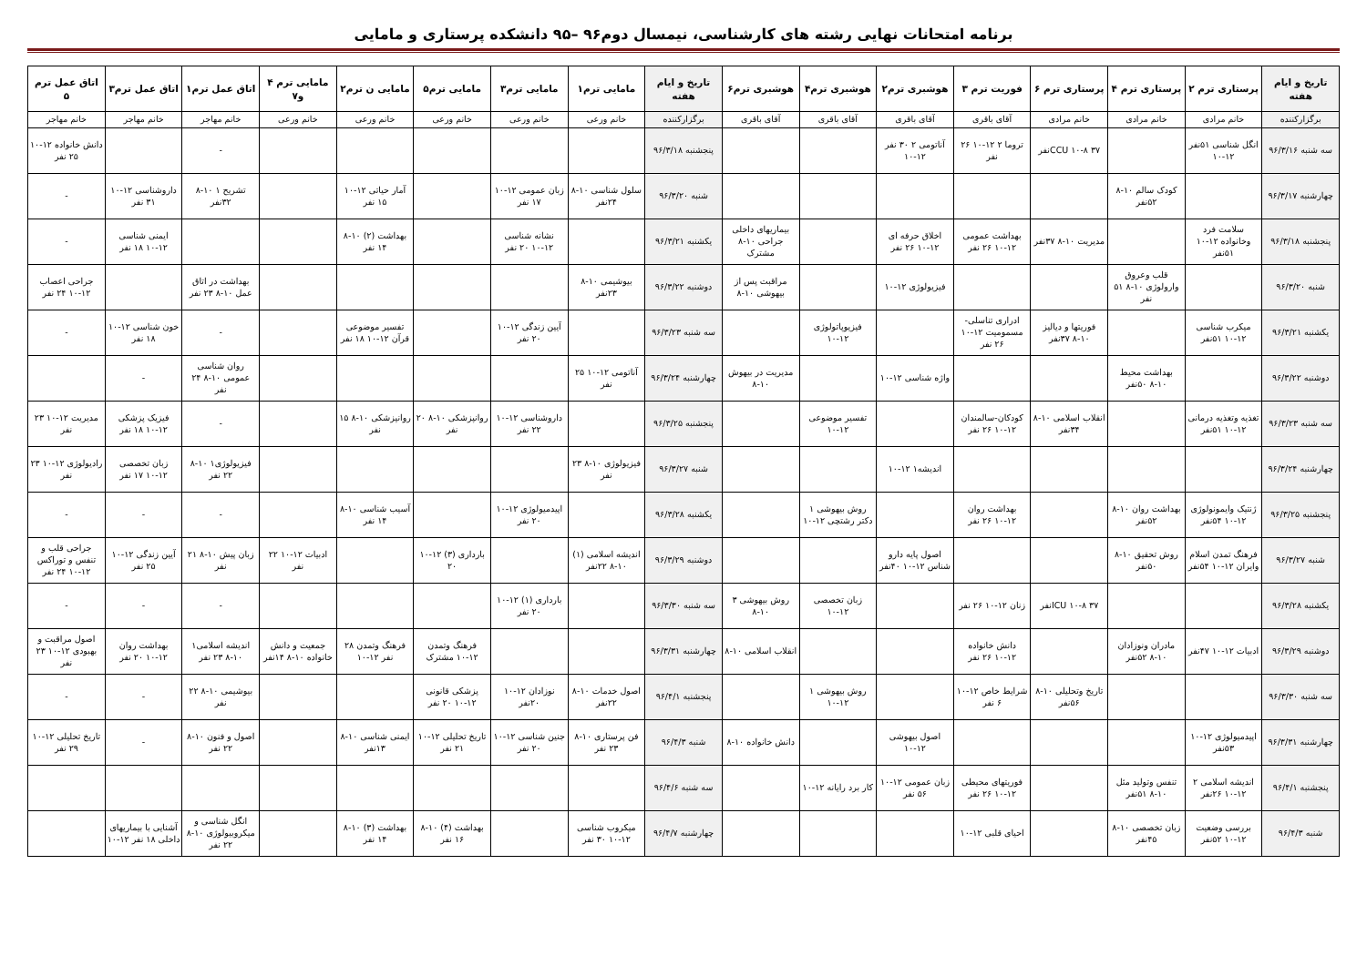برنامه امتحانات نهایی رشته های کارشناسی، نیمسال دوم۹۶ –۹۵ دانشکده پرستاری و مامایی
| تاریخ و ایام هفته | پرستاری ترم ۲ | پرستاری ترم ۴ | پرستاری ترم ۶ | فوریت ترم ۳ | هوشبری ترم۲ | هوشبری ترم۴ | هوشبری ترم۶ | تاریخ و ایام هفته | مامایی ترم۱ | مامایی ترم۳ | مامایی ترم۵ | مامایی ن ترم۲ | مامایی ترم ۴ و۷ | اتاق عمل ترم۱ | اتاق عمل ترم۳ | اتاق عمل ترم ۵ |
| --- | --- | --- | --- | --- | --- | --- | --- | --- | --- | --- | --- | --- | --- | --- | --- | --- |
| برگزارکننده | خانم مرادی | خانم مرادی | خانم مرادی | آقای باقری | آقای باقری | آقای باقری | آقای باقری | برگزارکننده | خانم ورعی | خانم ورعی | خانم ورعی | خانم ورعی | خانم ورعی | خانم مهاجر | خانم مهاجر | خانم مهاجر |
| سه شنبه ۹۶/۳/۱۶ | انگل شناسی ۵۱نفر ۱۲-۱۰ | | CCU ۱۰-۸ ۳۷نفر | تروما ۲ ۱۲-۱۰ ۲۶ نفر | آناتومی ۲ ۳۰ نفر ۱۲-۱۰ | | | پنجشنبه ۹۶/۳/۱۸ | | | | | | - | | دانش خانواده ۱۲-۱۰ ۲۵ نفر |
| چهارشنبه ۹۶/۳/۱۷ | | کودک سالم ۱۰-۸ ۵۲نفر | | | | | | شنبه ۹۶/۳/۲۰ | سلول شناسی ۱۰-۸ ۲۴نفر | زبان عمومی ۱۲-۱۰ ۱۷ نفر | | آمار حیاتی ۱۲-۱۰ ۱۵ نفر | | تشریح ۱ ۱۰-۸ ۳۲نفر | داروشناسی ۱۲-۱۰ ۳۱ نفر | - |
| پنجشنبه ۹۶/۳/۱۸ | سلامت فرد وخانواده ۱۲-۱۰ ۵۱نفر | | مدیریت ۱۰-۸ ۳۷نفر | بهداشت عمومی ۱۲-۱۰ ۲۶ نفر | اخلاق حرفه ای ۱۲-۱۰ ۲۶ نفر | | بیماریهای داخلی جراحی ۱۰-۸ مشترک | یکشنبه ۹۶/۳/۲۱ | | نشانه شناسی ۱۲-۱۰ ۲۰ نفر | | بهداشت (۲) ۱۰-۸ ۱۴ نفر | | | ایمنی شناسی ۱۲-۱۰ ۱۸ نفر | - |
| شنبه ۹۶/۳/۲۰ | | قلب وعروق وارولوژی ۱۰-۸ ۵۱ نفر | | | فیزیولوژی ۱۲-۱۰ | | مراقبت پس از بیهوشی ۱۰-۸ | دوشنبه ۹۶/۳/۲۲ | بیوشیمی ۱۰-۸ ۲۳نفر | | | | | بهداشت در اتاق عمل ۱۰-۸ ۲۳ نفر | | جراحی اعصاب ۱۲-۱۰ ۲۴ نفر |
| یکشنبه ۹۶/۳/۲۱ | میکرب شناسی ۱۲-۱۰ ۵۱نفر | | فوریتها و دیالیز ۱۰-۸ ۳۷نفر | ادراری تناسلی-مسمومیت ۱۲-۱۰ ۲۶ نفر | | فیزیوپاتولوژی ۱۲-۱۰ | | سه شنبه ۹۶/۳/۲۳ | | آیین زندگی ۱۲-۱۰ ۲۰ نفر | | تفسیر موضوعی قرآن ۱۲-۱۰ ۱۸ نفر | | - | خون شناسی ۱۲-۱۰ ۱۸ نفر | - |
| دوشنبه ۹۶/۳/۲۲ | | بهداشت محیط ۱۰-۸ ۵۰نفر | | | واژه شناسی ۱۲-۱۰ | | مدیریت در بیهوش ۱۰-۸ | چهارشنبه ۹۶/۳/۲۴ | آناتومی ۱۲-۱۰ ۲۵ نفر | | | | | روان شناسی عمومی ۱۰-۸ ۲۴ نفر | - | |
| سه شنبه ۹۶/۳/۲۳ | تغذیه وتغذیه درمانی ۱۲-۱۰ ۵۱نفر | | انقلاب اسلامی ۱۰-۸ ۳۴نفر | کودکان-سالمندان ۱۲-۱۰ ۲۶ نفر | | تفسیر موضوعی ۱۲-۱۰ | | پنجشنبه ۹۶/۳/۲۵ | | داروشناسی ۱۲-۱۰ ۲۲ نفر | روانپزشکی ۱۰-۸ ۲۰ نفر | روانپزشکی ۱۰-۸ ۱۵ نفر | | - | فیزیک پزشکی ۱۲-۱۰ ۱۸ نفر | مدیریت ۱۲-۱۰ ۲۳ نفر |
| چهارشنبه ۹۶/۳/۲۴ | | | | | اندیشه۱ ۱۲-۱۰ | | | شنبه ۹۶/۳/۲۷ | فیزیولوژی ۱۰-۸ ۲۳ نفر | | | | | فیزیولوژی۱ ۱۰-۸ ۲۲ نفر | زبان تخصصی ۱۲-۱۰ ۱۷ نفر | رادیولوژی ۱۲-۱۰ ۲۳ نفر |
| پنجشنبه ۹۶/۳/۲۵ | ژنتیک وایمونولوژی ۱۲-۱۰ ۵۴نفر | بهداشت روان ۱۰-۸ ۵۲نفر | | بهداشت روان ۱۲-۱۰ ۲۶ نفر | | روش بیهوشی ۱ دکتر رشتچی ۱۲-۱۰ | | یکشنبه ۹۶/۳/۲۸ | | اپیدمیولوژی ۱۲-۱۰ ۲۰ نفر | | آسیب شناسی ۱۰-۸ ۱۴ نفر | | - | - | - |
| شنبه ۹۶/۳/۲۷ | فرهنگ تمدن اسلام وایران ۱۲-۱۰ ۵۴نفر | روش تحقیق ۱۰-۸ ۵۰نفر | | | اصول پایه دارو شناس ۱۲-۱۰ ۴۰نفر | | | دوشنبه ۹۶/۳/۲۹ | اندیشه اسلامی (۱) ۱۰-۸ ۲۲نفر | | بارداری (۳) ۱۲-۱۰ ۲۰ | | ادبیات ۱۲-۱۰ ۲۲ نفر | زبان پیش ۱۰-۸ ۲۱ نفر | آیین زندگی ۱۲-۱۰ ۲۵ نفر | جراحی قلب و تنفس و توراکس ۱۲-۱۰ ۲۴ نفر |
| یکشنبه ۹۶/۳/۲۸ | | | ICU ۱۰-۸ ۳۷نفر | زنان ۱۲-۱۰ ۲۶ نفر | | زبان تخصصی ۱۲-۱۰ | روش بیهوشی ۳ ۱۰-۸ | سه شنبه ۹۶/۳/۳۰ | | بارداری (۱) ۱۲-۱۰ ۲۰ نفر | | | | - | - | - |
| دوشنبه ۹۶/۳/۲۹ | ادبیات ۱۲-۱۰ ۴۷نفر | مادران ونوزادان ۱۰-۸ ۵۲نفر | | دانش خانواده ۱۲-۱۰ ۲۶ نفر | | | انقلاب اسلامی ۱۰-۸ | چهارشنبه ۹۶/۳/۳۱ | | | فرهنگ وتمدن ۱۲-۱۰ مشترک | فرهنگ وتمدن ۲۸ نفر ۱۲-۱۰ | جمعیت و دانش خانواده ۱۰-۸ ۱۴نفر | اندیشه اسلامی۱ ۱۰-۸ ۲۳ نفر | بهداشت روان ۱۲-۱۰ ۲۰ نفر | اصول مراقبت و بهبودی ۱۲-۱۰ ۲۳ نفر |
| سه شنبه ۹۶/۳/۳۰ | | | تاریخ وتحلیلی ۱۰-۸ ۵۶نفر | شرایط خاص ۱۲-۱۰ ۶ نفر | | روش بیهوشی ۱ ۱۲-۱۰ | | پنجشنبه ۹۶/۴/۱ | اصول خدمات ۱۰-۸ ۲۲نفر | نوزادان ۱۲-۱۰ ۲۰نفر | پزشکی قانونی ۱۲-۱۰ ۲۰ نفر | | | بیوشیمی ۱۰-۸ ۲۲ نفر | - | - |
| چهارشنبه ۹۶/۳/۳۱ | اپیدمیولوژی ۱۲-۱۰ ۵۳نفر | | | | اصول بیهوشی ۱۲-۱۰ | | دانش خانواده ۱۰-۸ | شنبه ۹۶/۴/۳ | فن پرستاری ۱۰-۸ ۲۳ نفر | جنین شناسی ۱۲-۱۰ ۲۰ نفر | تاریخ تحلیلی ۱۲-۱۰ ۲۱ نفر | ایمنی شناسی ۱۰-۸ ۱۳نفر | | اصول و فنون ۱۰-۸ ۲۲ نفر | - | تاریخ تحلیلی ۱۲-۱۰ ۲۹ نفر |
| پنجشنبه ۹۶/۴/۱ | اندیشه اسلامی ۲ ۱۲-۱۰ ۲۶نفر | تنفس وتولید مثل ۱۰-۸ ۵۱نفر | | فوریتهای محیطی ۱۲-۱۰ ۲۶ نفر | زبان عمومی ۱۲-۱۰ ۵۶ نفر | کار برد رایانه ۱۲-۱۰ | | سه شنبه ۹۶/۴/۶ | | | | | | | | |
| شنبه ۹۶/۴/۳ | بررسی وضعیت ۱۲-۱۰ ۵۲نفر | زبان تخصصی ۱۰-۸ ۴۵نفر | | احیای قلبی ۱۲-۱۰ | | | | چهارشنبه ۹۶/۴/۷ | میکروب شناسی ۱۲-۱۰ ۳۰ نفر | | بهداشت (۴) ۱۰-۸ ۱۶ نفر | بهداشت (۳) ۱۰-۸ ۱۴ نفر | | انگل شناسی و میکروبیولوژی ۱۰-۸ ۲۲ نفر | آشنایی با بیماریهای داخلی ۱۸ نفر ۱۲-۱۰ | |